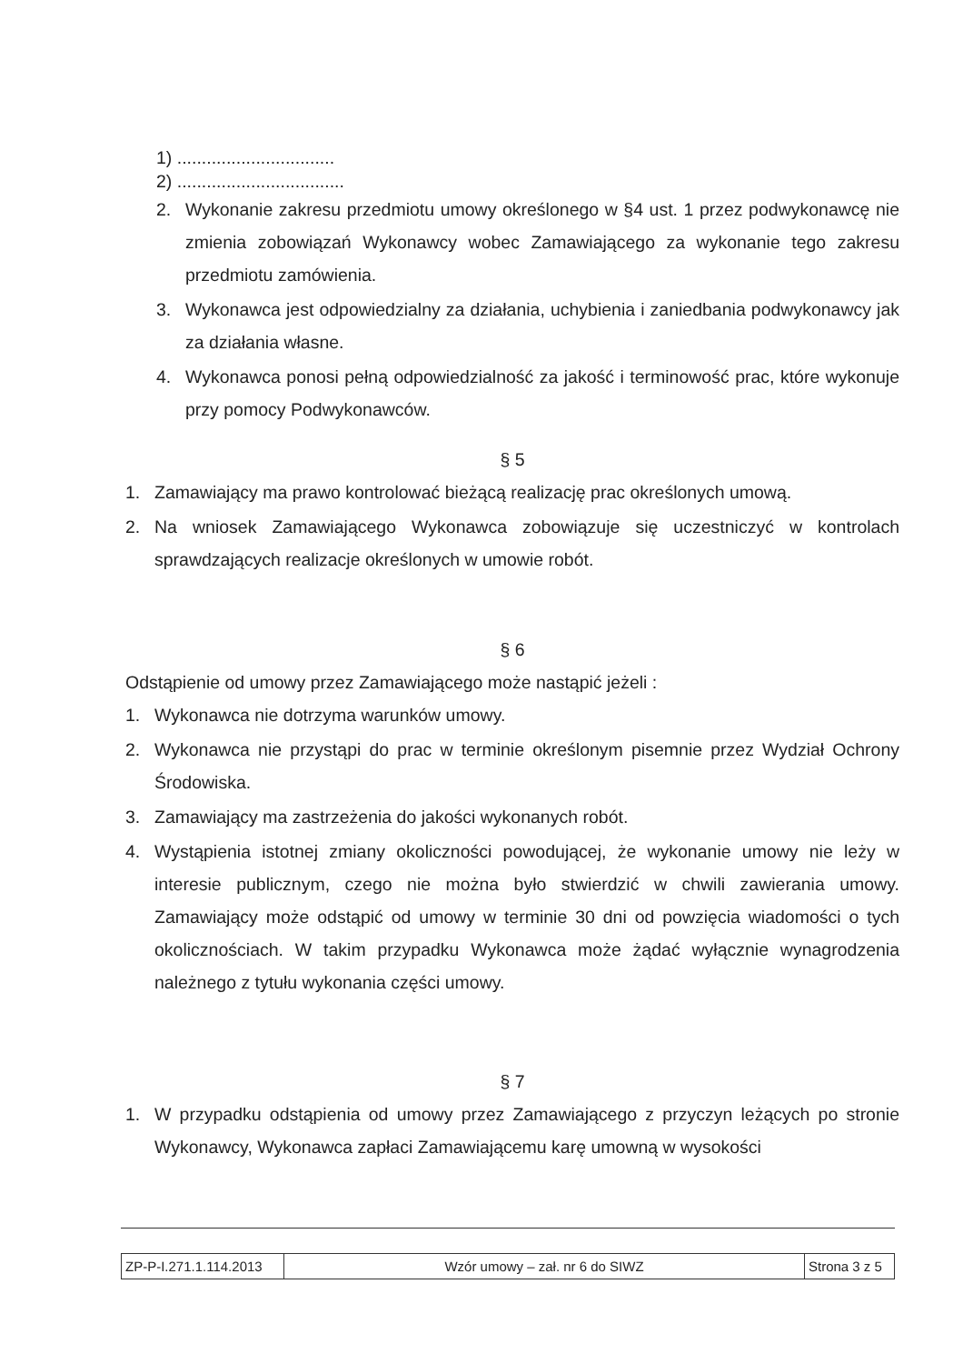1) ................................
2) ..................................
2. Wykonanie zakresu przedmiotu umowy określonego w §4 ust. 1 przez podwykonawcę nie zmienia zobowiązań Wykonawcy wobec Zamawiającego za wykonanie tego zakresu przedmiotu zamówienia.
3. Wykonawca jest odpowiedzialny za działania, uchybienia i zaniedbania podwykonawcy jak za działania własne.
4. Wykonawca ponosi pełną odpowiedzialność za jakość i terminowość prac, które wykonuje przy pomocy Podwykonawców.
§ 5
1. Zamawiający ma prawo kontrolować bieżącą realizację prac określonych umową.
2. Na wniosek Zamawiającego Wykonawca zobowiązuje się uczestniczyć w kontrolach sprawdzających realizacje określonych w umowie robót.
§ 6
Odstąpienie od umowy przez Zamawiającego może nastąpić jeżeli :
1. Wykonawca nie dotrzyma warunków umowy.
2. Wykonawca nie przystąpi do prac w terminie określonym pisemnie przez Wydział Ochrony Środowiska.
3. Zamawiający ma zastrzeżenia do jakości wykonanych robót.
4. Wystąpienia istotnej zmiany okoliczności powodującej, że wykonanie umowy nie leży w interesie publicznym, czego nie można było stwierdzić w chwili zawierania umowy. Zamawiający może odstąpić od umowy w terminie 30 dni od powzięcia wiadomości o tych okolicznościach. W takim przypadku Wykonawca może żądać wyłącznie wynagrodzenia należnego z tytułu wykonania części umowy.
§ 7
1. W przypadku odstąpienia od umowy przez Zamawiającego z przyczyn leżących po stronie Wykonawcy, Wykonawca zapłaci Zamawiającemu karę umowną w wysokości
| ZP-P-I.271.1.114.2013 | Wzór umowy – zał. nr 6 do SIWZ | Strona 3 z 5 |